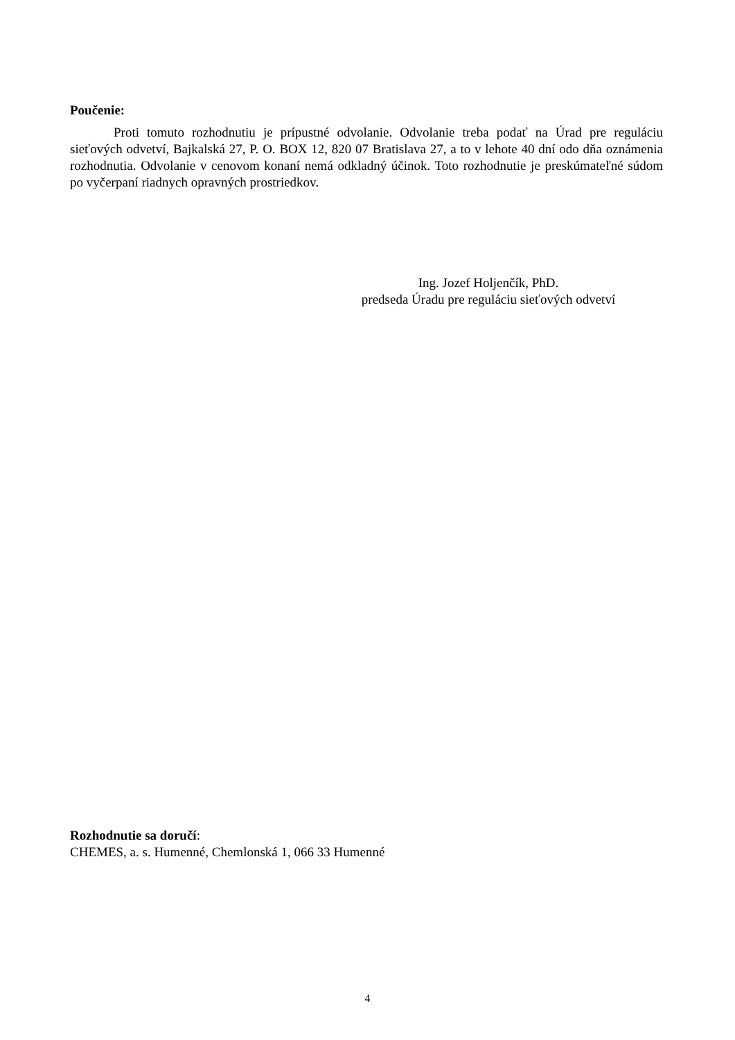Poučenie:
Proti tomuto rozhodnutiu je prípustné odvolanie. Odvolanie treba podať na Úrad pre reguláciu sieťových odvetví, Bajkalská 27, P. O. BOX 12, 820 07 Bratislava 27, a to v lehote 40 dní odo dňa oznámenia rozhodnutia. Odvolanie v cenovom konaní nemá odkladný účinok. Toto rozhodnutie je preskúmateľné súdom po vyčerpaní riadnych opravných prostriedkov.
Ing. Jozef Holjenčík, PhD.
predseda Úradu pre reguláciu sieťových odvetví
Rozhodnutie sa doručí:
CHEMES, a. s. Humenné, Chemlonská 1, 066 33 Humenné
4